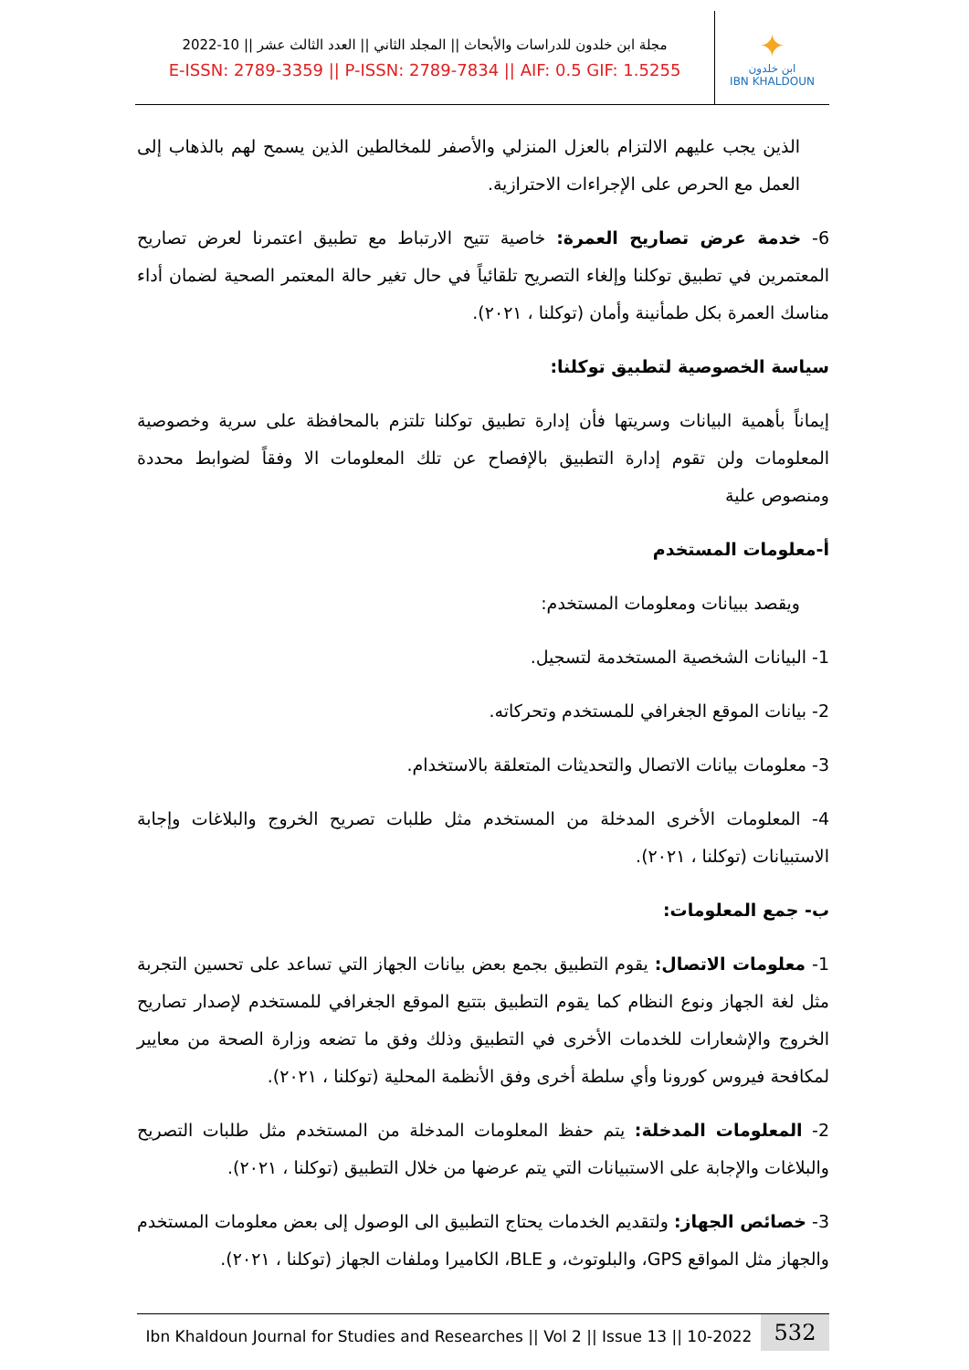✦
ابن خلدون
IBN KHALDOUN
مجلة ابن خلدون للدراسات والأبحاث || المجلد الثاني || العدد الثالث عشر || 10-2022
E-ISSN: 2789-3359 || P-ISSN: 2789-7834 || AIF: 0.5 GIF: 1.5255
الذين يجب عليهم الالتزام بالعزل المنزلي والأصفر للمخالطين الذين يسمح لهم بالذهاب إلى العمل مع الحرص على الإجراءات الاحترازية.
6- خدمة عرض تصاريح العمرة: خاصية تتيح الارتباط مع تطبيق اعتمرنا لعرض تصاريح المعتمرين في تطبيق توكلنا وإلغاء التصريح تلقائياً في حال تغير حالة المعتمر الصحية لضمان أداء مناسك العمرة بكل طمأنينة وأمان (توكلنا ، ٢٠٢١).
سياسة الخصوصية لتطبيق توكلنا:
إيماناً بأهمية البيانات وسريتها فأن إدارة تطبيق توكلنا تلتزم بالمحافظة على سرية وخصوصية المعلومات ولن تقوم إدارة التطبيق بالإفصاح عن تلك المعلومات الا وفقاً لضوابط محددة ومنصوص علية
أ-معلومات المستخدم
ويقصد ببيانات ومعلومات المستخدم:
1- البيانات الشخصية المستخدمة لتسجيل.
2- بيانات الموقع الجغرافي للمستخدم وتحركاته.
3- معلومات بيانات الاتصال والتحديثات المتعلقة بالاستخدام.
4- المعلومات الأخرى المدخلة من المستخدم مثل طلبات تصريح الخروج والبلاغات وإجابة الاستبيانات (توكلنا ، ٢٠٢١).
ب- جمع المعلومات:
1- معلومات الاتصال: يقوم التطبيق بجمع بعض بيانات الجهاز التي تساعد على تحسين التجربة مثل لغة الجهاز ونوع النظام كما يقوم التطبيق بتتبع الموقع الجغرافي للمستخدم لإصدار تصاريح الخروج والإشعارات للخدمات الأخرى في التطبيق وذلك وفق ما تضعه وزارة الصحة من معايير لمكافحة فيروس كورونا وأي سلطة أخرى وفق الأنظمة المحلية (توكلنا ، ٢٠٢١).
2- المعلومات المدخلة: يتم حفظ المعلومات المدخلة من المستخدم مثل طلبات التصريح والبلاغات والإجابة على الاستبيانات التي يتم عرضها من خلال التطبيق (توكلنا ، ٢٠٢١).
3- خصائص الجهاز: ولتقديم الخدمات يحتاج التطبيق الى الوصول إلى بعض معلومات المستخدم والجهاز مثل المواقع GPS، والبلوتوث، و BLE، الكاميرا وملفات الجهاز (توكلنا ، ٢٠٢١).
Ibn Khaldoun Journal for Studies and Researches || Vol 2 || Issue 13 || 10-2022
532